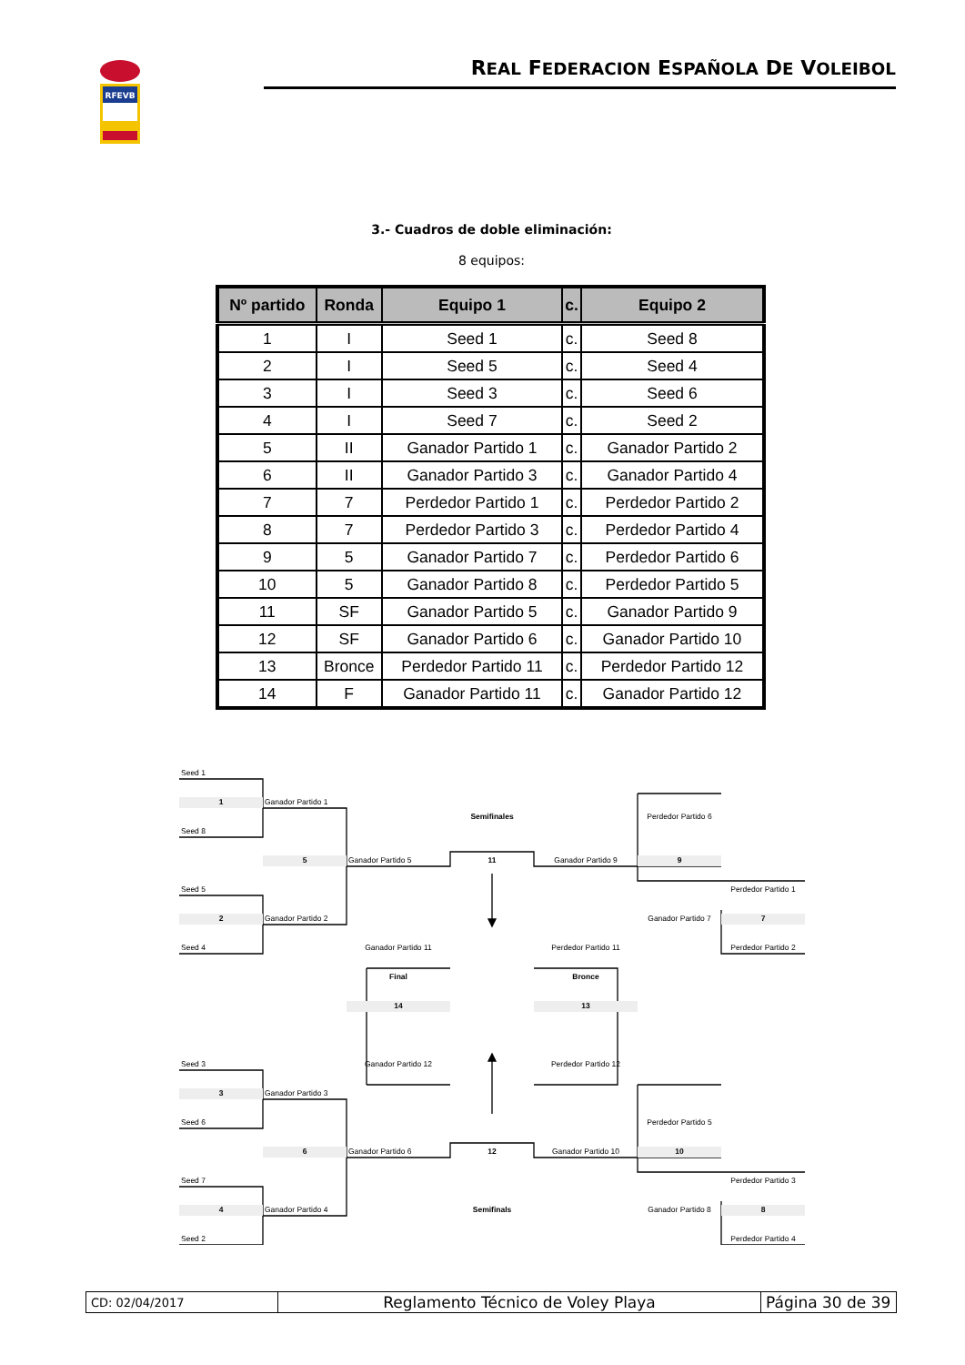RFEVB
REAL FEDERACION ESPAÑOLA DE VOLEIBOL
3.- Cuadros de doble eliminación:
8 equipos:
| Nº partido | Ronda | Equipo 1 | c. | Equipo 2 |
| --- | --- | --- | --- | --- |
| 1 | I | Seed 1 | c. | Seed 8 |
| 2 | I | Seed 5 | c. | Seed 4 |
| 3 | I | Seed 3 | c. | Seed 6 |
| 4 | I | Seed 7 | c. | Seed 2 |
| 5 | II | Ganador Partido 1 | c. | Ganador Partido 2 |
| 6 | II | Ganador Partido 3 | c. | Ganador Partido 4 |
| 7 | 7 | Perdedor Partido 1 | c. | Perdedor Partido 2 |
| 8 | 7 | Perdedor Partido 3 | c. | Perdedor Partido 4 |
| 9 | 5 | Ganador Partido 7 | c. | Perdedor Partido 6 |
| 10 | 5 | Ganador Partido 8 | c. | Perdedor Partido 5 |
| 11 | SF | Ganador Partido 5 | c. | Ganador Partido 9 |
| 12 | SF | Ganador Partido 6 | c. | Ganador Partido 10 |
| 13 | Bronce | Perdedor Partido 11 | c. | Perdedor Partido 12 |
| 14 | F | Ganador Partido 11 | c. | Ganador Partido 12 |
Seed 1
1
Ganador Partido 1
Semifinales
Perdedor Partido 6
Seed 8
5
Ganador Partido 5
11
Ganador Partido 9
9
Seed 5
Perdedor Partido 1
2
Ganador Partido 2
Ganador Partido 7
7
Seed 4
Ganador Partido 11
Perdedor Partido 11
Perdedor Partido 2
Final
Bronce
14
13
Seed 3
Ganador Partido 12
Perdedor Partido 12
3
Ganador Partido 3
Seed 6
Perdedor Partido 5
6
Ganador Partido 6
12
Ganador Partido 10
10
Seed 7
Perdedor Partido 3
4
Ganador Partido 4
Semifinals
Ganador Partido 8
8
Seed 2
Perdedor Partido 4
| CD: 02/04/2017 | Reglamento Técnico de Voley Playa | Página 30 de 39 |